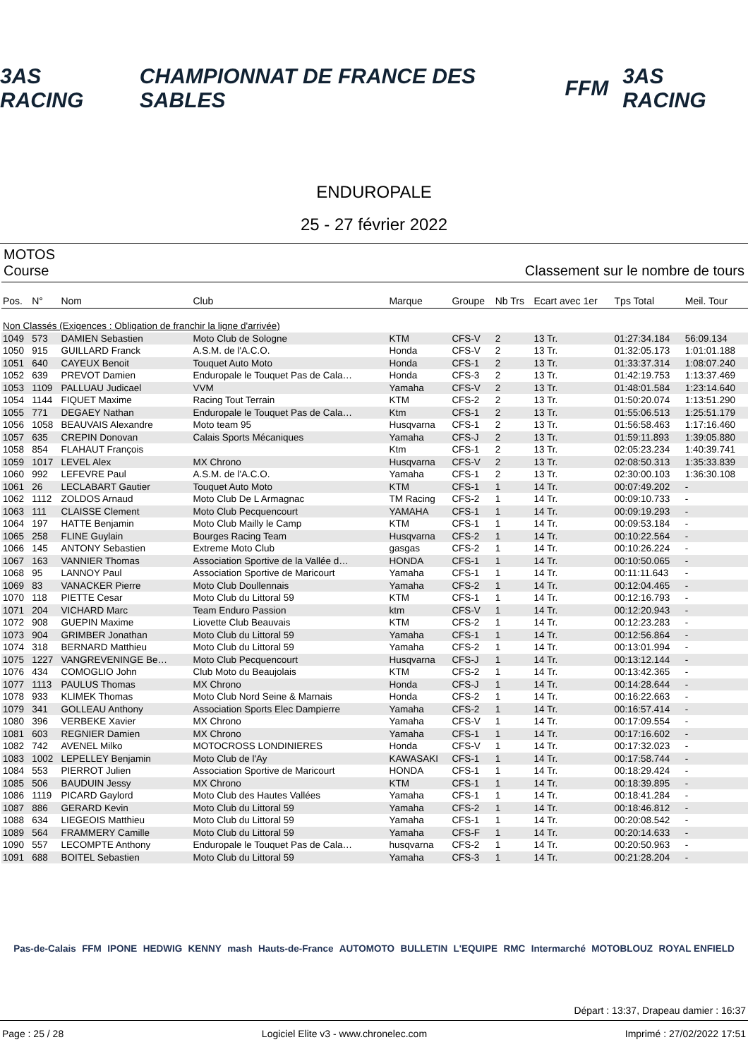3AS RACING CHAMPIONNAT DE FRANCE DES SABLES FFM 3AS RACING
ENDUROPALE
25 - 27 février 2022
MOTOS
Course Classement sur le nombre de tours
| Pos. | N° | Nom | Club | Marque | Groupe | Nb Trs | Ecart avec 1er | Tps Total | Meil. Tour |
| --- | --- | --- | --- | --- | --- | --- | --- | --- | --- |
| Non Classés (Exigences : Obligation de franchir la ligne d'arrivée) | | | | | | | | | |
| 1049 | 573 | DAMIEN Sebastien | Moto Club de Sologne | KTM | CFS-V | 2 | 13 Tr. | 01:27:34.184 | 56:09.134 |
| 1050 | 915 | GUILLARD Franck | A.S.M. de l'A.C.O. | Honda | CFS-V | 2 | 13 Tr. | 01:32:05.173 | 1:01:01.188 |
| 1051 | 640 | CAYEUX Benoit | Touquet Auto Moto | Honda | CFS-1 | 2 | 13 Tr. | 01:33:37.314 | 1:08:07.240 |
| 1052 | 639 | PREVOT Damien | Enduropale le Touquet Pas de Cala… | Honda | CFS-3 | 2 | 13 Tr. | 01:42:19.753 | 1:13:37.469 |
| 1053 | 1109 | PALLUAU Judicael | VVM | Yamaha | CFS-V | 2 | 13 Tr. | 01:48:01.584 | 1:23:14.640 |
| 1054 | 1144 | FIQUET Maxime | Racing Tout Terrain | KTM | CFS-2 | 2 | 13 Tr. | 01:50:20.074 | 1:13:51.290 |
| 1055 | 771 | DEGAEY Nathan | Enduropale le Touquet Pas de Cala… | Ktm | CFS-1 | 2 | 13 Tr. | 01:55:06.513 | 1:25:51.179 |
| 1056 | 1058 | BEAUVAIS Alexandre | Moto team 95 | Husqvarna | CFS-1 | 2 | 13 Tr. | 01:56:58.463 | 1:17:16.460 |
| 1057 | 635 | CREPIN Donovan | Calais Sports Mécaniques | Yamaha | CFS-J | 2 | 13 Tr. | 01:59:11.893 | 1:39:05.880 |
| 1058 | 854 | FLAHAUT François | | Ktm | CFS-1 | 2 | 13 Tr. | 02:05:23.234 | 1:40:39.741 |
| 1059 | 1017 | LEVEL Alex | MX Chrono | Husqvarna | CFS-V | 2 | 13 Tr. | 02:08:50.313 | 1:35:33.839 |
| 1060 | 992 | LEFEVRE Paul | A.S.M. de l'A.C.O. | Yamaha | CFS-1 | 2 | 13 Tr. | 02:30:00.103 | 1:36:30.108 |
| 1061 | 26 | LECLABART Gautier | Touquet Auto Moto | KTM | CFS-1 | 1 | 14 Tr. | 00:07:49.202 | - |
| 1062 | 1112 | ZOLDOS Arnaud | Moto Club De L Armagnac | TM Racing | CFS-2 | 1 | 14 Tr. | 00:09:10.733 | - |
| 1063 | 111 | CLAISSE Clement | Moto Club Pecquencourt | YAMAHA | CFS-1 | 1 | 14 Tr. | 00:09:19.293 | - |
| 1064 | 197 | HATTE Benjamin | Moto Club Mailly le Camp | KTM | CFS-1 | 1 | 14 Tr. | 00:09:53.184 | - |
| 1065 | 258 | FLINE Guylain | Bourges Racing Team | Husqvarna | CFS-2 | 1 | 14 Tr. | 00:10:22.564 | - |
| 1066 | 145 | ANTONY Sebastien | Extreme Moto Club | gasgas | CFS-2 | 1 | 14 Tr. | 00:10:26.224 | - |
| 1067 | 163 | VANNIER Thomas | Association Sportive de la Vallée d… | HONDA | CFS-1 | 1 | 14 Tr. | 00:10:50.065 | - |
| 1068 | 95 | LANNOY Paul | Association Sportive de Maricourt | Yamaha | CFS-1 | 1 | 14 Tr. | 00:11:11.643 | - |
| 1069 | 83 | VANACKER Pierre | Moto Club Doullennais | Yamaha | CFS-2 | 1 | 14 Tr. | 00:12:04.465 | - |
| 1070 | 118 | PIETTE Cesar | Moto Club du Littoral 59 | KTM | CFS-1 | 1 | 14 Tr. | 00:12:16.793 | - |
| 1071 | 204 | VICHARD Marc | Team Enduro Passion | ktm | CFS-V | 1 | 14 Tr. | 00:12:20.943 | - |
| 1072 | 908 | GUEPIN Maxime | Liovette Club Beauvais | KTM | CFS-2 | 1 | 14 Tr. | 00:12:23.283 | - |
| 1073 | 904 | GRIMBER Jonathan | Moto Club du Littoral 59 | Yamaha | CFS-1 | 1 | 14 Tr. | 00:12:56.864 | - |
| 1074 | 318 | BERNARD Matthieu | Moto Club du Littoral 59 | Yamaha | CFS-2 | 1 | 14 Tr. | 00:13:01.994 | - |
| 1075 | 1227 | VANGREVENINGE Be… | Moto Club Pecquencourt | Husqvarna | CFS-J | 1 | 14 Tr. | 00:13:12.144 | - |
| 1076 | 434 | COMOGLIO John | Club Moto du Beaujolais | KTM | CFS-2 | 1 | 14 Tr. | 00:13:42.365 | - |
| 1077 | 1113 | PAULUS Thomas | MX Chrono | Honda | CFS-J | 1 | 14 Tr. | 00:14:28.644 | - |
| 1078 | 933 | KLIMEK Thomas | Moto Club Nord Seine & Marnais | Honda | CFS-2 | 1 | 14 Tr. | 00:16:22.663 | - |
| 1079 | 341 | GOLLEAU Anthony | Association Sports Elec Dampierre | Yamaha | CFS-2 | 1 | 14 Tr. | 00:16:57.414 | - |
| 1080 | 396 | VERBEKE Xavier | MX Chrono | Yamaha | CFS-V | 1 | 14 Tr. | 00:17:09.554 | - |
| 1081 | 603 | REGNIER Damien | MX Chrono | Yamaha | CFS-1 | 1 | 14 Tr. | 00:17:16.602 | - |
| 1082 | 742 | AVENEL Milko | MOTOCROSS LONDINIERES | Honda | CFS-V | 1 | 14 Tr. | 00:17:32.023 | - |
| 1083 | 1002 | LEPELLEY Benjamin | Moto Club de l'Ay | KAWASAKI | CFS-1 | 1 | 14 Tr. | 00:17:58.744 | - |
| 1084 | 553 | PIERROT Julien | Association Sportive de Maricourt | HONDA | CFS-1 | 1 | 14 Tr. | 00:18:29.424 | - |
| 1085 | 506 | BAUDUIN Jessy | MX Chrono | KTM | CFS-1 | 1 | 14 Tr. | 00:18:39.895 | - |
| 1086 | 1119 | PICARD Gaylord | Moto Club des Hautes Vallées | Yamaha | CFS-1 | 1 | 14 Tr. | 00:18:41.284 | - |
| 1087 | 886 | GERARD Kevin | Moto Club du Littoral 59 | Yamaha | CFS-2 | 1 | 14 Tr. | 00:18:46.812 | - |
| 1088 | 634 | LIEGEOIS Matthieu | Moto Club du Littoral 59 | Yamaha | CFS-1 | 1 | 14 Tr. | 00:20:08.542 | - |
| 1089 | 564 | FRAMMERY Camille | Moto Club du Littoral 59 | Yamaha | CFS-F | 1 | 14 Tr. | 00:20:14.633 | - |
| 1090 | 557 | LECOMPTE Anthony | Enduropale le Touquet Pas de Cala… | husqvarna | CFS-2 | 1 | 14 Tr. | 00:20:50.963 | - |
| 1091 | 688 | BOITEL Sebastien | Moto Club du Littoral 59 | Yamaha | CFS-3 | 1 | 14 Tr. | 00:21:28.204 | - |
Pas-de-Calais FFM IPONE HEDWIG KENNY mash Hauts-de-France AUTOMOTO BULLETIN L'EQUIPE RMC Intermarché MOTOBLOUZ ROYAL ENFIELD
Départ : 13:37, Drapeau damier : 16:37
Page : 25 / 28 Logiciel Elite v3 - www.chronelec.com Imprimé : 27/02/2022 17:51